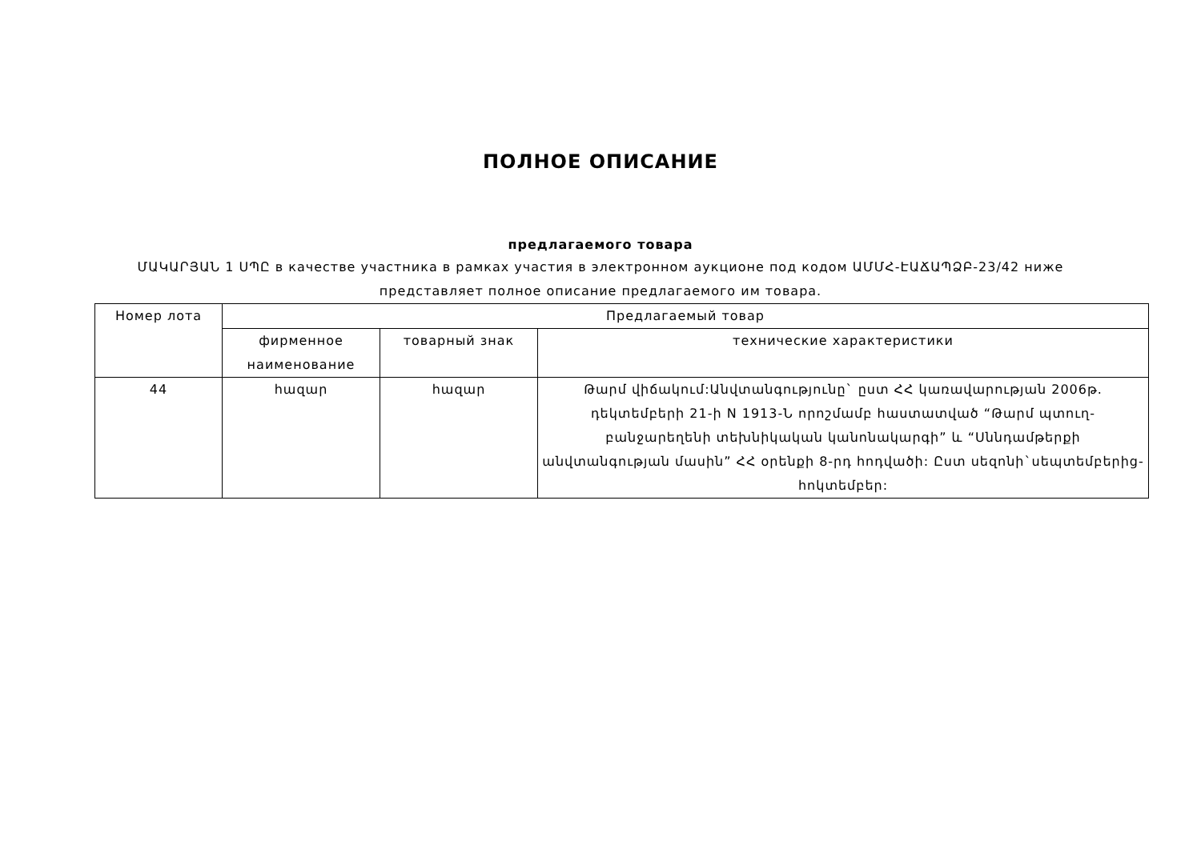ПОЛНОЕ ОПИСАНИЕ
предлагаемого товара
ՄԱԿԱՐՅԱՆ 1 ՍՊԸ в качестве участника в рамках участия в электронном аукционе под кодом ԱՄՄՀ-ԷԱՃԱՊՁԲ-23/42 ниже представляет полное описание предлагаемого им товара.
| Номер лота | Предлагаемый товар | | |
| --- | --- | --- | --- |
| | фирменное наименование | товарный знак | технические характеристики |
| 44 | հազար | հազար | Թարմ վիճակում:Անվտանգությունը` ըստ ՀՀ կառավարության 2006թ. դեկտեմբերի 21-ի N 1913-Ն որոշմամբ հաստատված “Թարմ պտուղ-բանջարեղենի տեխնիկական կանոնակարգի” և “Սննդամթերքի անվտանգության մասին” ՀՀ օրենքի 8-րդ հոդվածի: Ըստ սեզոնի`սեպտեմբերից-հոկտեմբեր: |